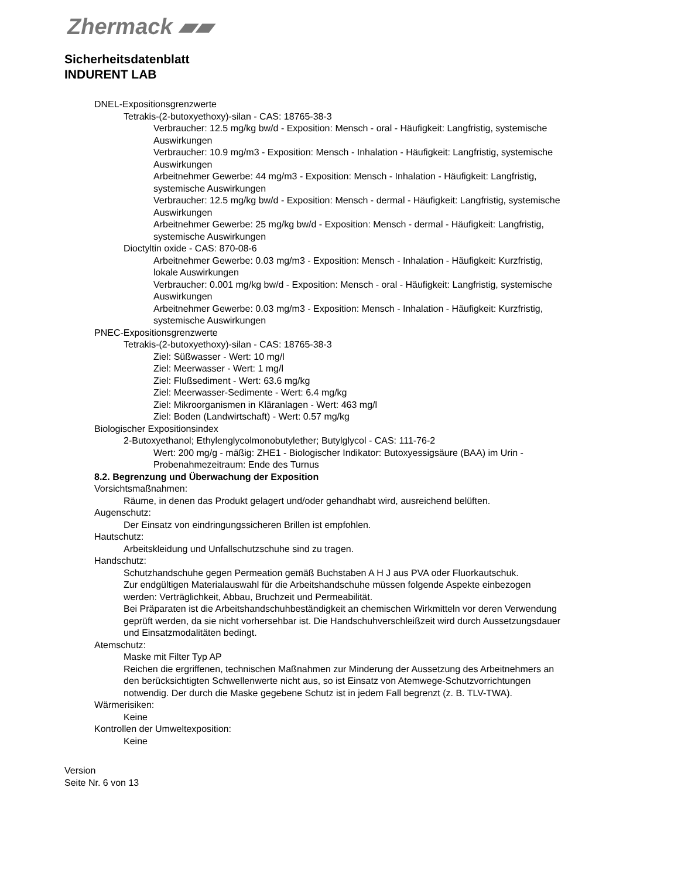Zhermack ▰▰
Sicherheitsdatenblatt
INDURENT LAB
DNEL-Expositionsgrenzwerte
Tetrakis-(2-butoxyethoxy)-silan - CAS: 18765-38-3
Verbraucher: 12.5 mg/kg bw/d - Exposition: Mensch - oral - Häufigkeit: Langfristig, systemische Auswirkungen
Verbraucher: 10.9 mg/m3 - Exposition: Mensch - Inhalation - Häufigkeit: Langfristig, systemische Auswirkungen
Arbeitnehmer Gewerbe: 44 mg/m3 - Exposition: Mensch - Inhalation - Häufigkeit: Langfristig, systemische Auswirkungen
Verbraucher: 12.5 mg/kg bw/d - Exposition: Mensch - dermal - Häufigkeit: Langfristig, systemische Auswirkungen
Arbeitnehmer Gewerbe: 25 mg/kg bw/d - Exposition: Mensch - dermal - Häufigkeit: Langfristig, systemische Auswirkungen
Dioctyltin oxide - CAS: 870-08-6
Arbeitnehmer Gewerbe: 0.03 mg/m3 - Exposition: Mensch - Inhalation - Häufigkeit: Kurzfristig, lokale Auswirkungen
Verbraucher: 0.001 mg/kg bw/d - Exposition: Mensch - oral - Häufigkeit: Langfristig, systemische Auswirkungen
Arbeitnehmer Gewerbe: 0.03 mg/m3 - Exposition: Mensch - Inhalation - Häufigkeit: Kurzfristig, systemische Auswirkungen
PNEC-Expositionsgrenzwerte
Tetrakis-(2-butoxyethoxy)-silan - CAS: 18765-38-3
Ziel: Süßwasser - Wert: 10 mg/l
Ziel: Meerwasser - Wert: 1 mg/l
Ziel: Flußsediment - Wert: 63.6 mg/kg
Ziel: Meerwasser-Sedimente - Wert: 6.4 mg/kg
Ziel: Mikroorganismen in Kläranlagen - Wert: 463 mg/l
Ziel: Boden (Landwirtschaft) - Wert: 0.57 mg/kg
Biologischer Expositionsindex
2-Butoxyethanol; Ethylenglycolmonobutylether; Butylglycol - CAS: 111-76-2
Wert: 200 mg/g - mäßig: ZHE1 - Biologischer Indikator: Butoxyessigsäure (BAA) im Urin - Probenahmezeitraum: Ende des Turnus
8.2. Begrenzung und Überwachung der Exposition
Vorsichtsmaßnahmen:
Räume, in denen das Produkt gelagert und/oder gehandhabt wird, ausreichend belüften.
Augenschutz:
Der Einsatz von eindringungssicheren Brillen ist empfohlen.
Hautschutz:
Arbeitskleidung und Unfallschutzschuhe sind zu tragen.
Handschutz:
Schutzhandschuhe gegen Permeation gemäß Buchstaben A H J aus PVA oder Fluorkautschuk.
Zur endgültigen Materialauswahl für die Arbeitshandschuhe müssen folgende Aspekte einbezogen werden: Verträglichkeit, Abbau, Bruchzeit und Permeabilität.
Bei Präparaten ist die Arbeitshandschuhbeständigkeit an chemischen Wirkmitteln vor deren Verwendung geprüft werden, da sie nicht vorhersehbar ist. Die Handschuhverschleißzeit wird durch Aussetzungsdauer und Einsatzmodalitäten bedingt.
Atemschutz:
Maske mit Filter Typ AP
Reichen die ergriffenen, technischen Maßnahmen zur Minderung der Aussetzung des Arbeitnehmers an den berücksichtigten Schwellenwerte nicht aus, so ist Einsatz von Atemwege-Schutzvorrichtungen notwendig. Der durch die Maske gegebene Schutz ist in jedem Fall begrenzt (z. B. TLV-TWA).
Wärmerisiken:
Keine
Kontrollen der Umweltexposition:
Keine
Version
Seite Nr. 6 von 13